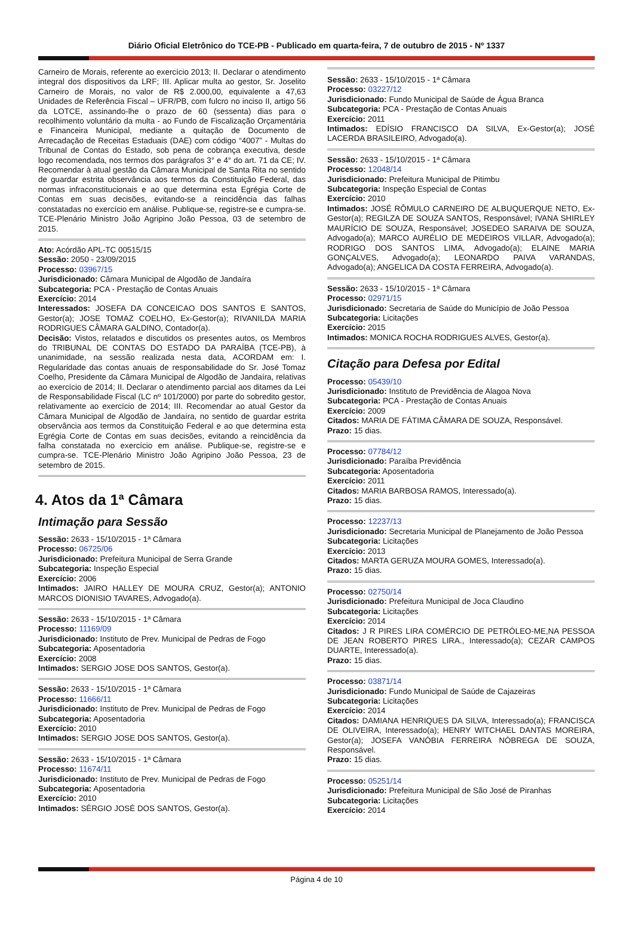Diário Oficial Eletrônico do TCE-PB - Publicado em quarta-feira, 7 de outubro de 2015 - Nº 1337
Carneiro de Morais, referente ao exercício 2013; II. Declarar o atendimento integral dos dispositivos da LRF; III. Aplicar multa ao gestor, Sr. Joselito Carneiro de Morais, no valor de R$ 2.000,00, equivalente a 47,63 Unidades de Referência Fiscal – UFR/PB, com fulcro no inciso II, artigo 56 da LOTCE, assinando-lhe o prazo de 60 (sessenta) dias para o recolhimento voluntário da multa - ao Fundo de Fiscalização Orçamentária e Financeira Municipal, mediante a quitação de Documento de Arrecadação de Receitas Estaduais (DAE) com código “4007” - Multas do Tribunal de Contas do Estado, sob pena de cobrança executiva, desde logo recomendada, nos termos dos parágrafos 3° e 4° do art. 71 da CE; IV. Recomendar à atual gestão da Câmara Municipal de Santa Rita no sentido de guardar estrita observância aos termos da Constituição Federal, das normas infraconstitucionais e ao que determina esta Egrégia Corte de Contas em suas decisões, evitando-se a reincidência das falhas constatadas no exercício em análise. Publique-se, registre-se e cumpra-se. TCE-Plenário Ministro João Agripino João Pessoa, 03 de setembro de 2015.
Ato: Acórdão APL-TC 00515/15
Sessão: 2050 - 23/09/2015
Processo: 03967/15
Jurisdicionado: Câmara Municipal de Algodão de Jandaíra
Subcategoria: PCA - Prestação de Contas Anuais
Exercício: 2014
Interessados: JOSEFA DA CONCEICAO DOS SANTOS E SANTOS, Gestor(a); JOSE TOMAZ COELHO, Ex-Gestor(a); RIVANILDA MARIA RODRIGUES CÂMARA GALDINO, Contador(a).
Decisão: Vistos, relatados e discutidos os presentes autos, os Membros do TRIBUNAL DE CONTAS DO ESTADO DA PARAÍBA (TCE-PB), à unanimidade, na sessão realizada nesta data, ACORDAM em: I. Regularidade das contas anuais de responsabilidade do Sr. José Tomaz Coelho, Presidente da Câmara Municipal de Algodão de Jandaíra, relativas ao exercício de 2014; II. Declarar o atendimento parcial aos ditames da Lei de Responsabilidade Fiscal (LC nº 101/2000) por parte do sobredito gestor, relativamente ao exercício de 2014; III. Recomendar ao atual Gestor da Câmara Municipal de Algodão de Jandaíra, no sentido de guardar estrita observância aos termos da Constituição Federal e ao que determina esta Egrégia Corte de Contas em suas decisões, evitando a reincidência da falha constatada no exercício em análise. Publique-se, registre-se e cumpra-se. TCE-Plenário Ministro João Agripino João Pessoa, 23 de setembro de 2015.
4. Atos da 1ª Câmara
Intimação para Sessão
Sessão: 2633 - 15/10/2015 - 1ª Câmara
Processo: 06725/06
Jurisdicionado: Prefeitura Municipal de Serra Grande
Subcategoria: Inspeção Especial
Exercício: 2006
Intimados: JAIRO HALLEY DE MOURA CRUZ, Gestor(a); ANTONIO MARCOS DIONISIO TAVARES, Advogado(a).
Sessão: 2633 - 15/10/2015 - 1ª Câmara
Processo: 11169/09
Jurisdicionado: Instituto de Prev. Municipal de Pedras de Fogo
Subcategoria: Aposentadoria
Exercício: 2008
Intimados: SERGIO JOSE DOS SANTOS, Gestor(a).
Sessão: 2633 - 15/10/2015 - 1ª Câmara
Processo: 11666/11
Jurisdicionado: Instituto de Prev. Municipal de Pedras de Fogo
Subcategoria: Aposentadoria
Exercício: 2010
Intimados: SERGIO JOSE DOS SANTOS, Gestor(a).
Sessão: 2633 - 15/10/2015 - 1ª Câmara
Processo: 11674/11
Jurisdicionado: Instituto de Prev. Municipal de Pedras de Fogo
Subcategoria: Aposentadoria
Exercício: 2010
Intimados: SÉRGIO JOSÉ DOS SANTOS, Gestor(a).
Sessão: 2633 - 15/10/2015 - 1ª Câmara
Processo: 03227/12
Jurisdicionado: Fundo Municipal de Saúde de Água Branca
Subcategoria: PCA - Prestação de Contas Anuais
Exercício: 2011
Intimados: EDÍSIO FRANCISCO DA SILVA, Ex-Gestor(a); JOSÉ LACERDA BRASILEIRO, Advogado(a).
Sessão: 2633 - 15/10/2015 - 1ª Câmara
Processo: 12048/14
Jurisdicionado: Prefeitura Municipal de Pitimbu
Subcategoria: Inspeção Especial de Contas
Exercício: 2010
Intimados: JOSÉ RÔMULO CARNEIRO DE ALBUQUERQUE NETO, Ex-Gestor(a); REGILZA DE SOUZA SANTOS, Responsável; IVANA SHIRLEY MAURÍCIO DE SOUZA, Responsável; JOSEDEO SARAIVA DE SOUZA, Advogado(a); MARCO AURÉLIO DE MEDEIROS VILLAR, Advogado(a); RODRIGO DOS SANTOS LIMA, Advogado(a); ELAINE MARIA GONÇALVES, Advogado(a); LEONARDO PAIVA VARANDAS, Advogado(a); ANGELICA DA COSTA FERREIRA, Advogado(a).
Sessão: 2633 - 15/10/2015 - 1ª Câmara
Processo: 02971/15
Jurisdicionado: Secretaria de Saúde do Município de João Pessoa
Subcategoria: Licitações
Exercício: 2015
Intimados: MONICA ROCHA RODRIGUES ALVES, Gestor(a).
Citação para Defesa por Edital
Processo: 05439/10
Jurisdicionado: Instituto de Previdência de Alagoa Nova
Subcategoria: PCA - Prestação de Contas Anuais
Exercício: 2009
Citados: MARIA DE FÁTIMA CÂMARA DE SOUZA, Responsável.
Prazo: 15 dias.
Processo: 07784/12
Jurisdicionado: Paraíba Previdência
Subcategoria: Aposentadoria
Exercício: 2011
Citados: MARIA BARBOSA RAMOS, Interessado(a).
Prazo: 15 dias.
Processo: 12237/13
Jurisdicionado: Secretaria Municipal de Planejamento de João Pessoa
Subcategoria: Licitações
Exercício: 2013
Citados: MARTA GERUZA MOURA GOMES, Interessado(a).
Prazo: 15 dias.
Processo: 02750/14
Jurisdicionado: Prefeitura Municipal de Joca Claudino
Subcategoria: Licitações
Exercício: 2014
Citados: J R PIRES LIRA COMÉRCIO DE PETRÓLEO-ME,NA PESSOA DE JEAN ROBERTO PIRES LIRA., Interessado(a); CEZAR CAMPOS DUARTE, Interessado(a).
Prazo: 15 dias.
Processo: 03871/14
Jurisdicionado: Fundo Municipal de Saúde de Cajazeiras
Subcategoria: Licitações
Exercício: 2014
Citados: DAMIANA HENRIQUES DA SILVA, Interessado(a); FRANCISCA DE OLIVEIRA, Interessado(a); HENRY WITCHAEL DANTAS MOREIRA, Gestor(a); JOSEFA VANÓBIA FERREIRA NÓBREGA DE SOUZA, Responsável.
Prazo: 15 dias.
Processo: 05251/14
Jurisdicionado: Prefeitura Municipal de São José de Piranhas
Subcategoria: Licitações
Exercício: 2014
Página 4 de 10